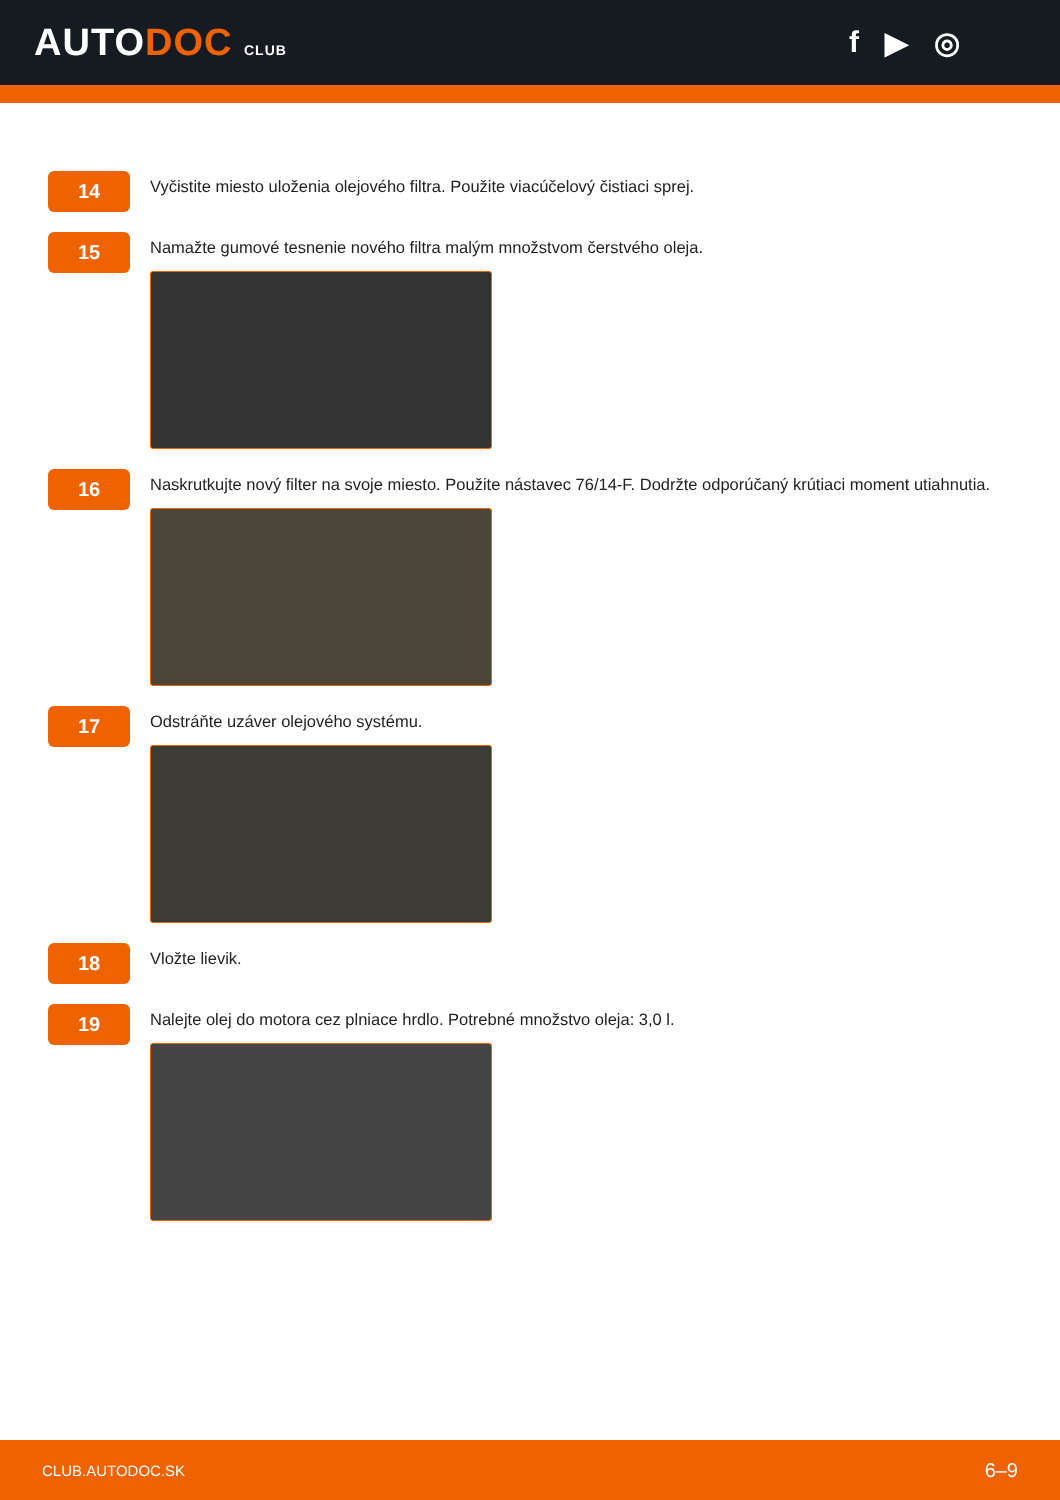AUTODOC CLUB
f ▶ ◎
14
Vyčistite miesto uloženia olejového filtra. Použite viacúčelový čistiaci sprej.
15
Namažte gumové tesnenie nového filtra malým množstvom čerstvého oleja.
16
Naskrutkujte nový filter na svoje miesto. Použite nástavec 76/14-F. Dodržte odporúčaný krútiaci moment utiahnutia.
17
Odstráňte uzáver olejového systému.
18
Vložte lievik.
19
Nalejte olej do motora cez plniace hrdlo. Potrebné množstvo oleja: 3,0 l.
CLUB.AUTODOC.SK 6–9